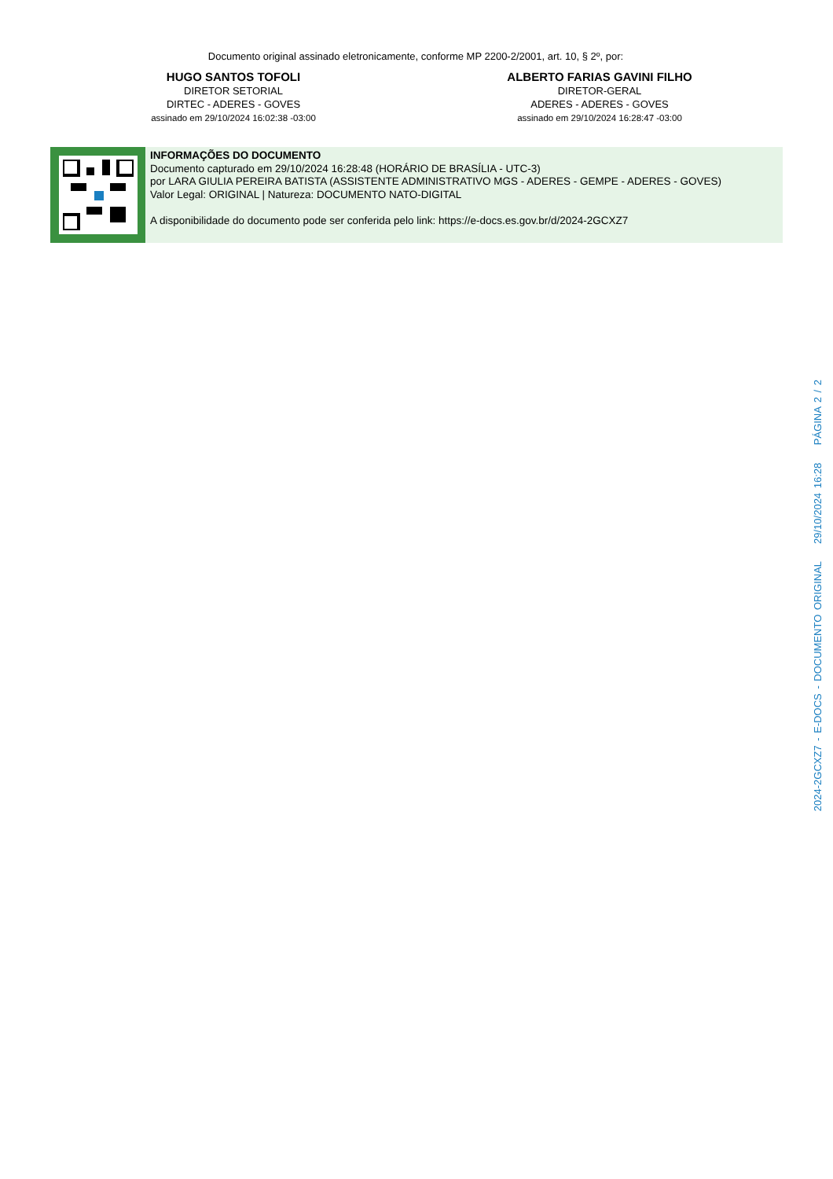Documento original assinado eletronicamente, conforme MP 2200-2/2001, art. 10, § 2º, por:
HUGO SANTOS TOFOLI
DIRETOR SETORIAL
DIRTEC - ADERES - GOVES
assinado em 29/10/2024 16:02:38 -03:00
ALBERTO FARIAS GAVINI FILHO
DIRETOR-GERAL
ADERES - ADERES - GOVES
assinado em 29/10/2024 16:28:47 -03:00
INFORMAÇÕES DO DOCUMENTO
Documento capturado em 29/10/2024 16:28:48 (HORÁRIO DE BRASÍLIA - UTC-3)
por LARA GIULIA PEREIRA BATISTA (ASSISTENTE ADMINISTRATIVO MGS - ADERES - GEMPE - ADERES - GOVES)
Valor Legal: ORIGINAL | Natureza: DOCUMENTO NATO-DIGITAL
A disponibilidade do documento pode ser conferida pelo link: https://e-docs.es.gov.br/d/2024-2GCXZ7
2024-2GCXZ7 - E-DOCS - DOCUMENTO ORIGINAL 29/10/2024 16:28 PÁGINA 2 / 2